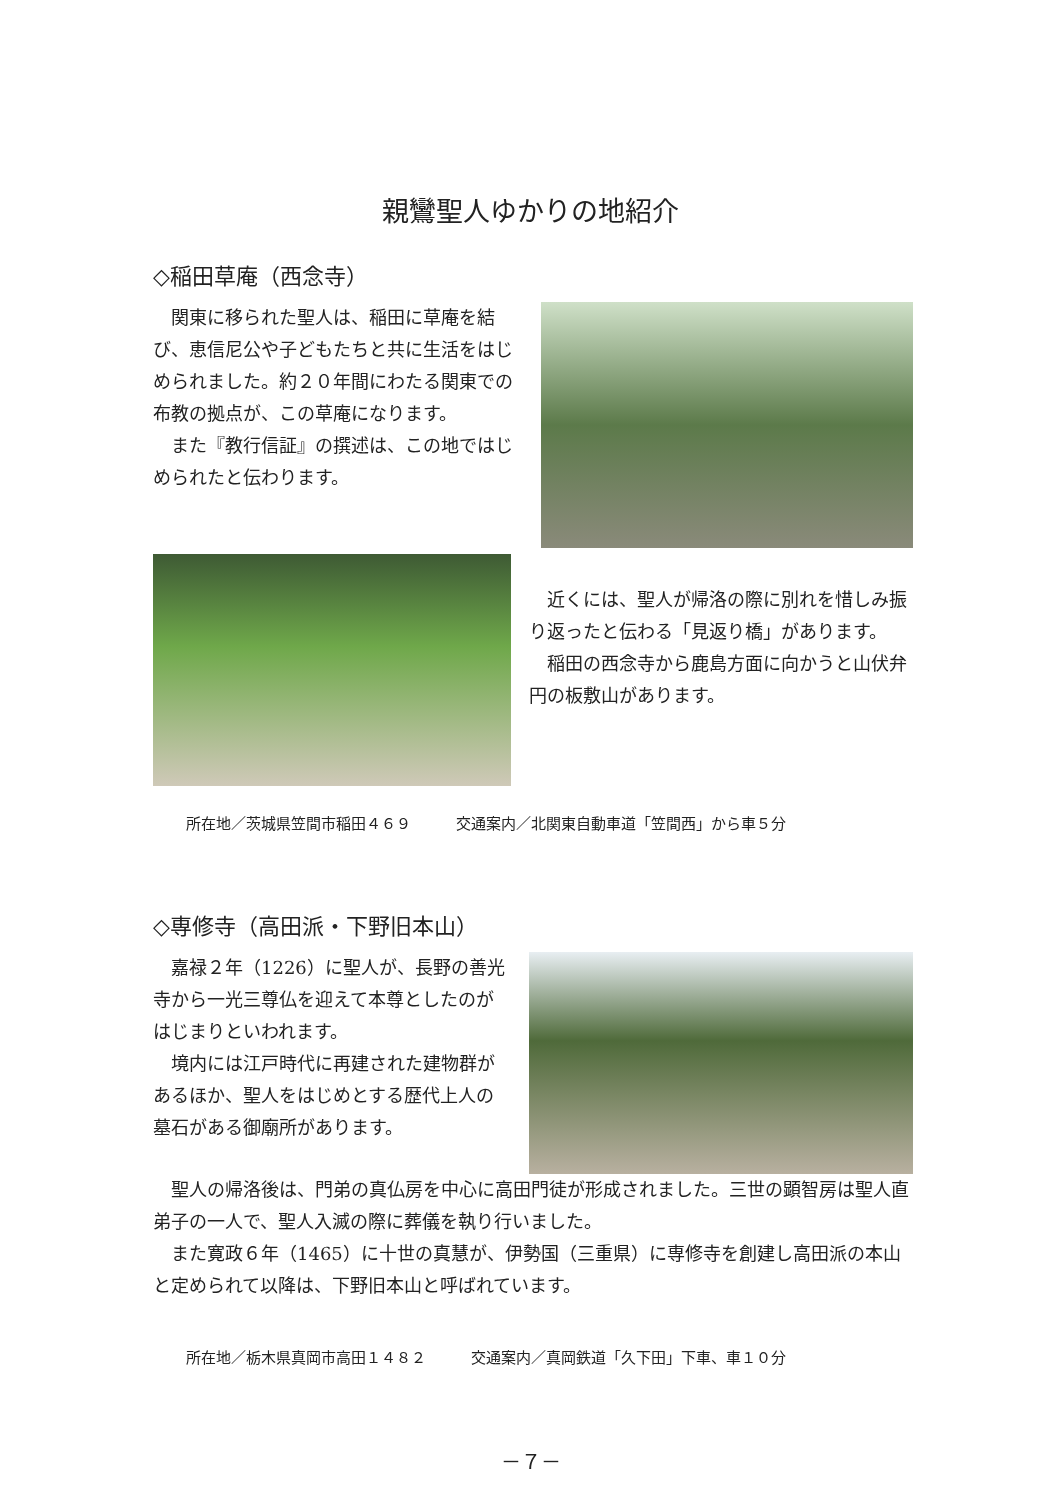親鸞聖人ゆかりの地紹介
◇稲田草庵（西念寺）
関東に移られた聖人は、稲田に草庵を結び、恵信尼公や子どもたちと共に生活をはじめられました。約２０年間にわたる関東での布教の拠点が、この草庵になります。
また『教行信証』の撰述は、この地ではじめられたと伝わります。
近くには、聖人が帰洛の際に別れを惜しみ振り返ったと伝わる「見返り橋」があります。
稲田の西念寺から鹿島方面に向かうと山伏弁円の板敷山があります。
所在地／茨城県笠間市稲田４６９　　　交通案内／北関東自動車道「笠間西」から車５分
◇専修寺（高田派・下野旧本山）
嘉禄２年（1226）に聖人が、長野の善光寺から一光三尊仏を迎えて本尊としたのがはじまりといわれます。
境内には江戸時代に再建された建物群があるほか、聖人をはじめとする歴代上人の墓石がある御廟所があります。
聖人の帰洛後は、門弟の真仏房を中心に高田門徒が形成されました。三世の顕智房は聖人直弟子の一人で、聖人入滅の際に葬儀を執り行いました。
また寛政６年（1465）に十世の真慧が、伊勢国（三重県）に専修寺を創建し高田派の本山と定められて以降は、下野旧本山と呼ばれています。
所在地／栃木県真岡市高田１４８２　　　交通案内／真岡鉄道「久下田」下車、車１０分
－７－